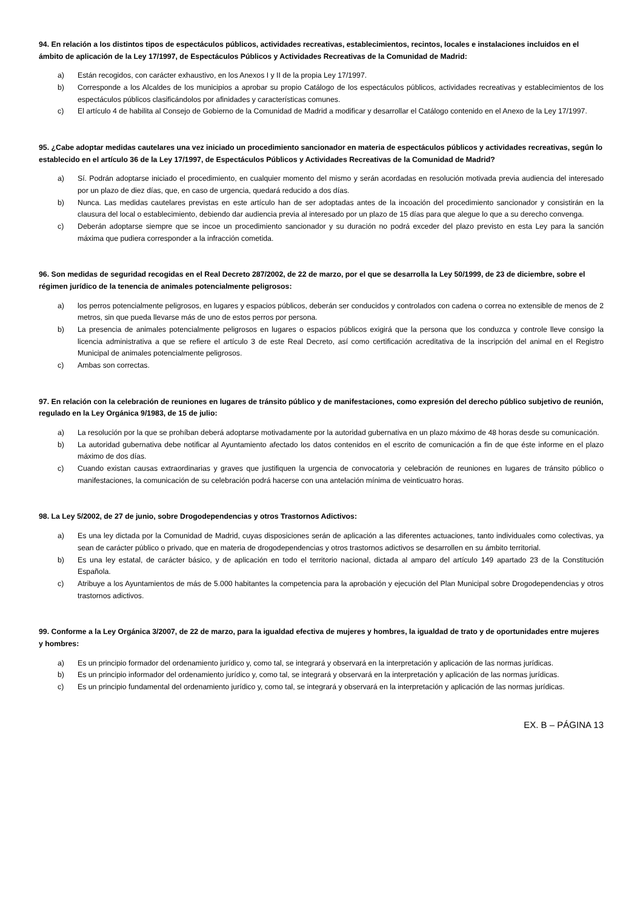94. En relación a los distintos tipos de espectáculos públicos, actividades recreativas, establecimientos, recintos, locales e instalaciones incluidos en el ámbito de aplicación de la Ley 17/1997, de Espectáculos Públicos y Actividades Recreativas de la Comunidad de Madrid:
a) Están recogidos, con carácter exhaustivo, en los Anexos I y II de la propia Ley 17/1997.
b) Corresponde a los Alcaldes de los municipios a aprobar su propio Catálogo de los espectáculos públicos, actividades recreativas y establecimientos de los espectáculos públicos clasificándolos por afinidades y características comunes.
c) El artículo 4 de habilita al Consejo de Gobierno de la Comunidad de Madrid a modificar y desarrollar el Catálogo contenido en el Anexo de la Ley 17/1997.
95. ¿Cabe adoptar medidas cautelares una vez iniciado un procedimiento sancionador en materia de espectáculos públicos y actividades recreativas, según lo establecido en el artículo 36 de la Ley 17/1997, de Espectáculos Públicos y Actividades Recreativas de la Comunidad de Madrid?
a) Sí. Podrán adoptarse iniciado el procedimiento, en cualquier momento del mismo y serán acordadas en resolución motivada previa audiencia del interesado por un plazo de diez días, que, en caso de urgencia, quedará reducido a dos días.
b) Nunca. Las medidas cautelares previstas en este artículo han de ser adoptadas antes de la incoación del procedimiento sancionador y consistirán en la clausura del local o establecimiento, debiendo dar audiencia previa al interesado por un plazo de 15 días para que alegue lo que a su derecho convenga.
c) Deberán adoptarse siempre que se incoe un procedimiento sancionador y su duración no podrá exceder del plazo previsto en esta Ley para la sanción máxima que pudiera corresponder a la infracción cometida.
96. Son medidas de seguridad recogidas en el Real Decreto 287/2002, de 22 de marzo, por el que se desarrolla la Ley 50/1999, de 23 de diciembre, sobre el régimen jurídico de la tenencia de animales potencialmente peligrosos:
a) los perros potencialmente peligrosos, en lugares y espacios públicos, deberán ser conducidos y controlados con cadena o correa no extensible de menos de 2 metros, sin que pueda llevarse más de uno de estos perros por persona.
b) La presencia de animales potencialmente peligrosos en lugares o espacios públicos exigirá que la persona que los conduzca y controle lleve consigo la licencia administrativa a que se refiere el artículo 3 de este Real Decreto, así como certificación acreditativa de la inscripción del animal en el Registro Municipal de animales potencialmente peligrosos.
c) Ambas son correctas.
97. En relación con la celebración de reuniones en lugares de tránsito público y de manifestaciones, como expresión del derecho público subjetivo de reunión, regulado en la Ley Orgánica 9/1983, de 15 de julio:
a) La resolución por la que se prohíban deberá adoptarse motivadamente por la autoridad gubernativa en un plazo máximo de 48 horas desde su comunicación.
b) La autoridad gubernativa debe notificar al Ayuntamiento afectado los datos contenidos en el escrito de comunicación a fin de que éste informe en el plazo máximo de dos días.
c) Cuando existan causas extraordinarias y graves que justifiquen la urgencia de convocatoria y celebración de reuniones en lugares de tránsito público o manifestaciones, la comunicación de su celebración podrá hacerse con una antelación mínima de veinticuatro horas.
98. La Ley 5/2002, de 27 de junio, sobre Drogodependencias y otros Trastornos Adictivos:
a) Es una ley dictada por la Comunidad de Madrid, cuyas disposiciones serán de aplicación a las diferentes actuaciones, tanto individuales como colectivas, ya sean de carácter público o privado, que en materia de drogodependencias y otros trastornos adictivos se desarrollen en su ámbito territorial.
b) Es una ley estatal, de carácter básico, y de aplicación en todo el territorio nacional, dictada al amparo del artículo 149 apartado 23 de la Constitución Española.
c) Atribuye a los Ayuntamientos de más de 5.000 habitantes la competencia para la aprobación y ejecución del Plan Municipal sobre Drogodependencias y otros trastornos adictivos.
99. Conforme a la Ley Orgánica 3/2007, de 22 de marzo, para la igualdad efectiva de mujeres y hombres, la igualdad de trato y de oportunidades entre mujeres y hombres:
a) Es un principio formador del ordenamiento jurídico y, como tal, se integrará y observará en la interpretación y aplicación de las normas jurídicas.
b) Es un principio informador del ordenamiento jurídico y, como tal, se integrará y observará en la interpretación y aplicación de las normas jurídicas.
c) Es un principio fundamental del ordenamiento jurídico y, como tal, se integrará y observará en la interpretación y aplicación de las normas jurídicas.
EX. B – PÁGINA 13